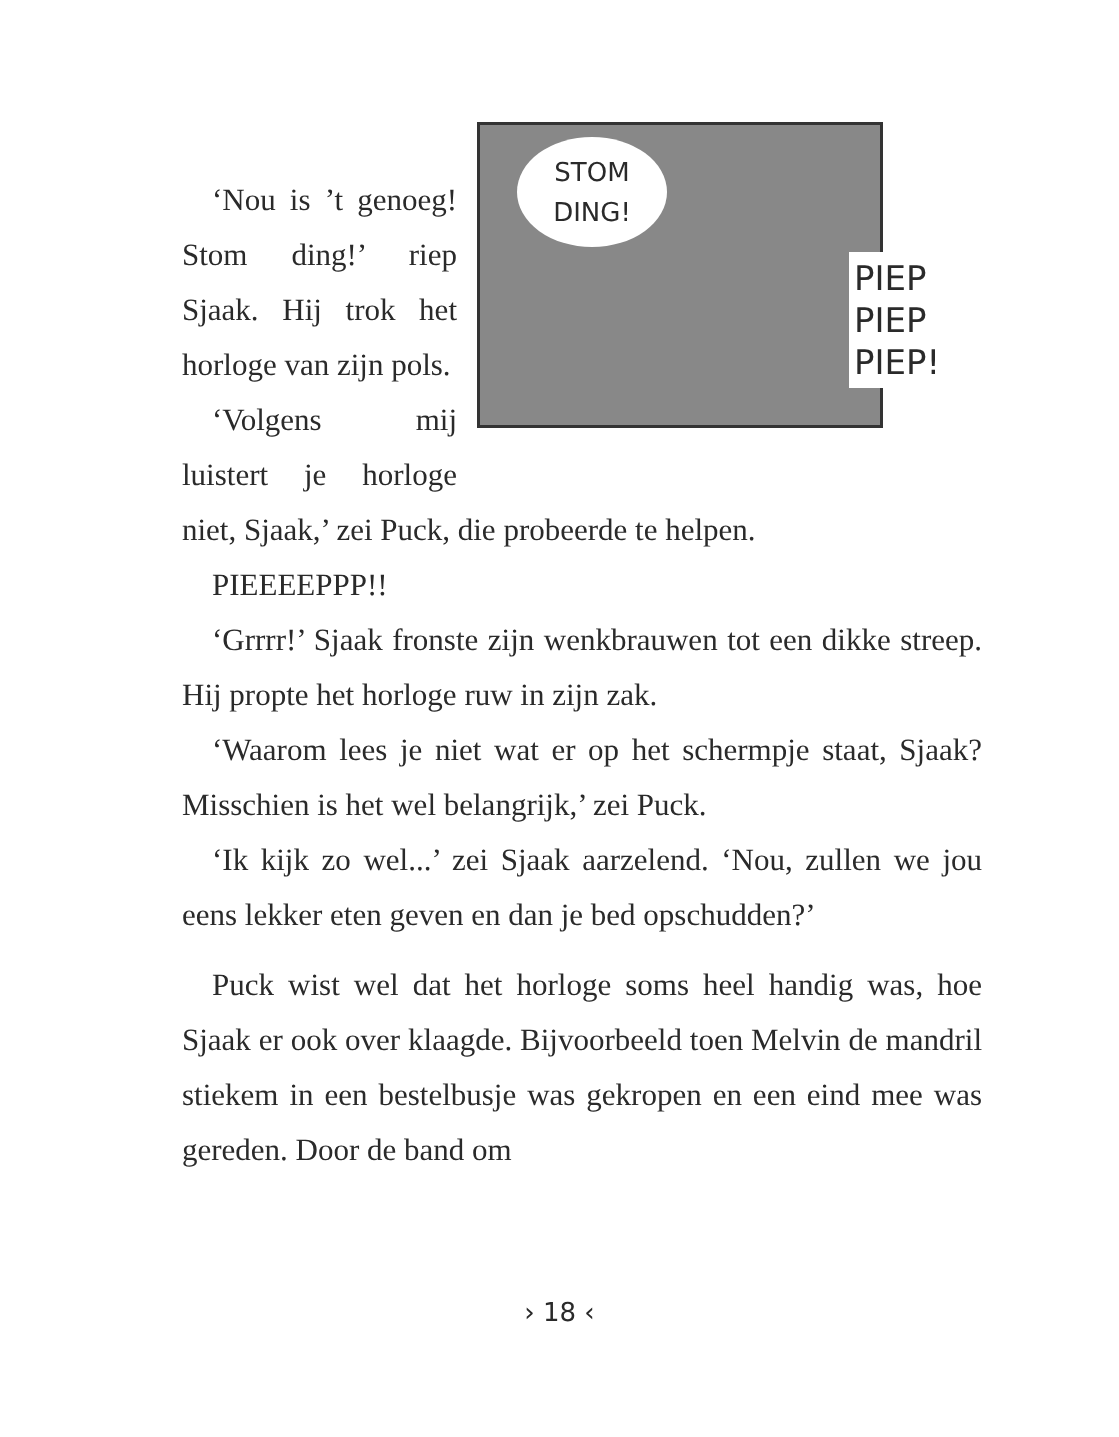STOM
DING!
PIEP
PIEP
PIEP!
‘Nou is ’t genoeg! Stom ding!’ riep Sjaak. Hij trok het horloge van zijn pols.
‘Volgens mij luistert je horloge niet, Sjaak,’ zei Puck, die probeerde te helpen.
PIEEEEPPP!!
‘Grrrr!’ Sjaak fronste zijn wenkbrauwen tot een dikke streep. Hij propte het horloge ruw in zijn zak.
‘Waarom lees je niet wat er op het schermpje staat, Sjaak? Misschien is het wel belangrijk,’ zei Puck.
‘Ik kijk zo wel...’ zei Sjaak aarzelend. ‘Nou, zullen we jou eens lekker eten geven en dan je bed opschudden?’
Puck wist wel dat het horloge soms heel handig was, hoe Sjaak er ook over klaagde. Bijvoorbeeld toen Melvin de mandril stiekem in een bestelbusje was gekropen en een eind mee was gereden. Door de band om
› 18 ‹